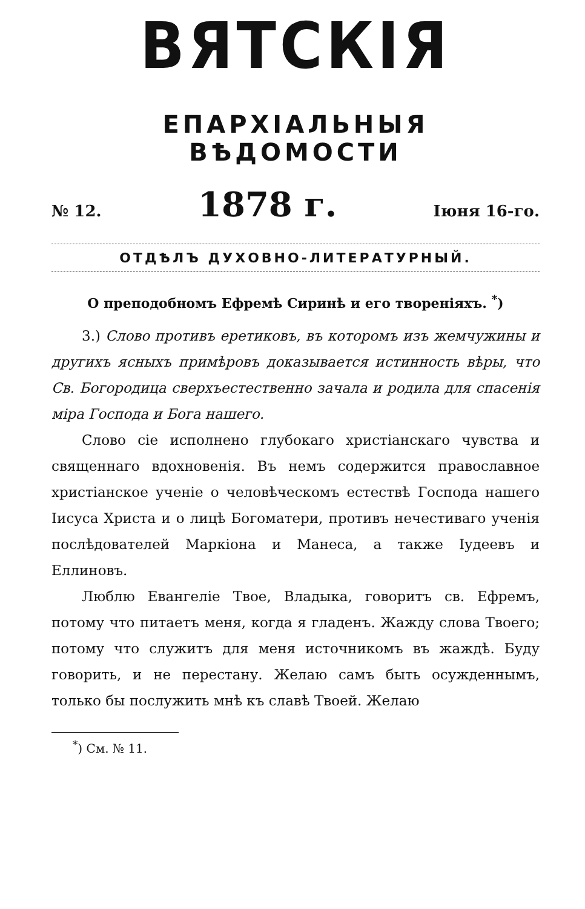ВЯТСКІЯ
ЕПАРХІАЛЬНЫЯ ВѢДОМОСТИ
№ 12. 1878 г. Іюня 16-го.
ОТДѢЛЪ ДУХОВНО-ЛИТЕРАТУРНЫЙ.
О преподобномъ Ефремѣ Сиринѣ и его твореніяхъ. <sup>*</sup>)
3.) Слово противъ еретиковъ, въ которомъ изъ жемчужины и другихъ ясныхъ примѣровъ доказывается истинность вѣры, что Св. Богородица сверхъестественно зачала и родила для спасенія міра Господа и Бога нашего.
Слово сіе исполнено глубокаго христіанскаго чувства и священнаго вдохновенія. Въ немъ содержится православное христіанское ученіе о человѣческомъ естествѣ Господа нашего Іисуса Христа и о лицѣ Богоматери, противъ нечестиваго ученія послѣдователей Маркіона и Манеса, а также Іудеевъ и Еллиновъ.
Люблю Евангеліе Твое, Владыка, говоритъ св. Ефремъ, потому что питаетъ меня, когда я гладенъ. Жажду слова Твоего; потому что служитъ для меня источникомъ въ жаждѣ. Буду говорить, и не перестану. Желаю самъ быть осужденнымъ, только бы послужить мнѣ къ славѣ Твоей. Желаю
<sup>*</sup>) См. № 11.